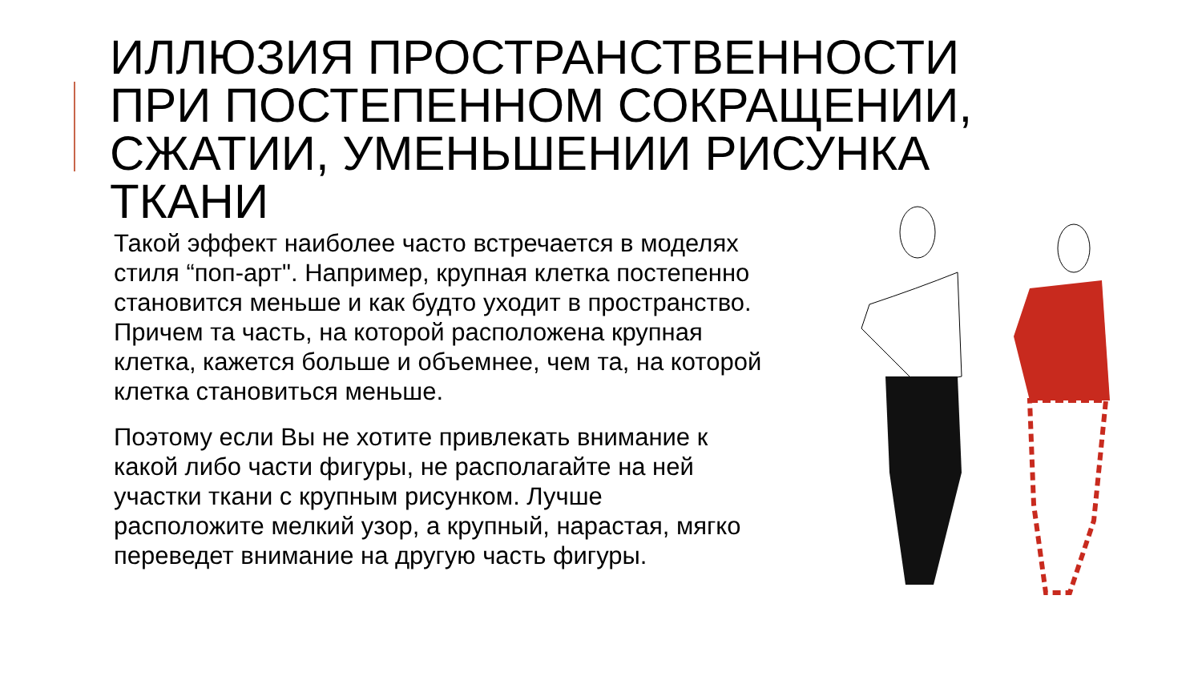ИЛЛЮЗИЯ ПРОСТРАНСТВЕННОСТИ ПРИ ПОСТЕПЕННОМ СОКРАЩЕНИИ, СЖАТИИ, УМЕНЬШЕНИИ РИСУНКА ТКАНИ
Такой эффект наиболее часто встречается в моделях
стиля “поп-арт". Например, крупная клетка постепенно
становится меньше и как будто уходит в пространство.
Причем та часть, на которой расположена крупная
клетка, кажется больше и объемнее, чем та, на которой
клетка становиться меньше.
Поэтому если Вы не хотите привлекать внимание к
какой либо части фигуры, не располагайте на ней
участки ткани с крупным рисунком. Лучше
расположите мелкий узор, а крупный, нарастая, мягко
переведет внимание на другую часть фигуры.